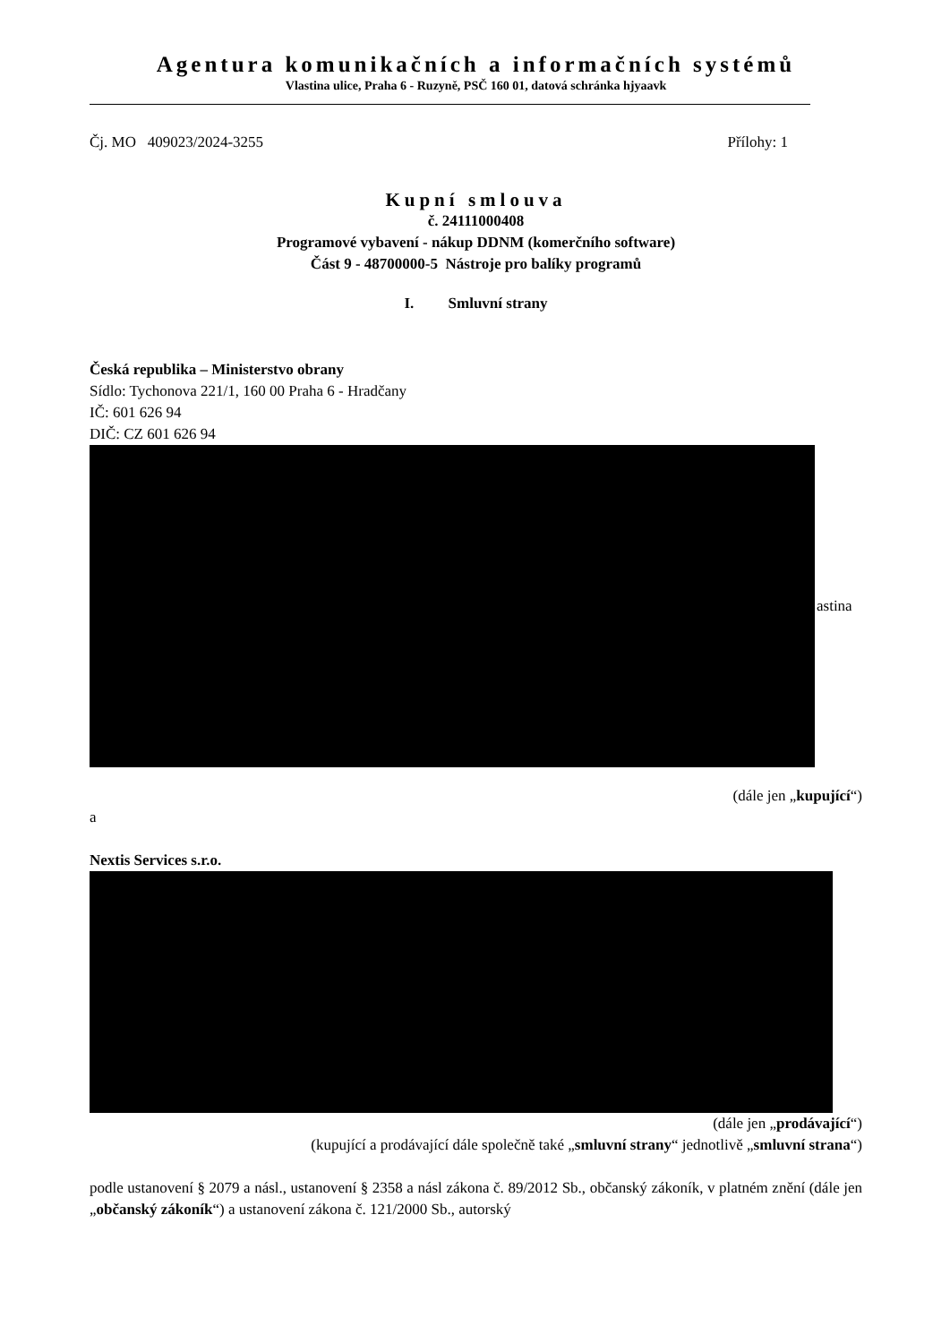Agentura komunikačních a informačních systémů
Vlastina ulice, Praha 6 - Ruzyně, PSČ 160 01, datová schránka hjyaavk
Čj. MO 409023/2024-3255 Přílohy: 1
Kupní smlouva
č. 24111000408
Programové vybavení - nákup DDNM (komerčního software)
Část 9 - 48700000-5 Nástroje pro balíky programů
I. Smluvní strany
Česká republika – Ministerstvo obrany
Sídlo: Tychonova 221/1, 160 00 Praha 6 - Hradčany
IČ: 601 626 94
DIČ: CZ 601 626 94
astina
(dále jen „kupující“)
a
Nextis Services s.r.o.
(dále jen „prodávající“)
(kupující a prodávající dále společně také „smluvní strany“ jednotlivě „smluvní strana“)
podle ustanovení § 2079 a násl., ustanovení § 2358 a násl zákona č. 89/2012 Sb., občanský zákoník, v platném znění (dále jen „občanský zákoník“) a ustanovení zákona č. 121/2000 Sb., autorský